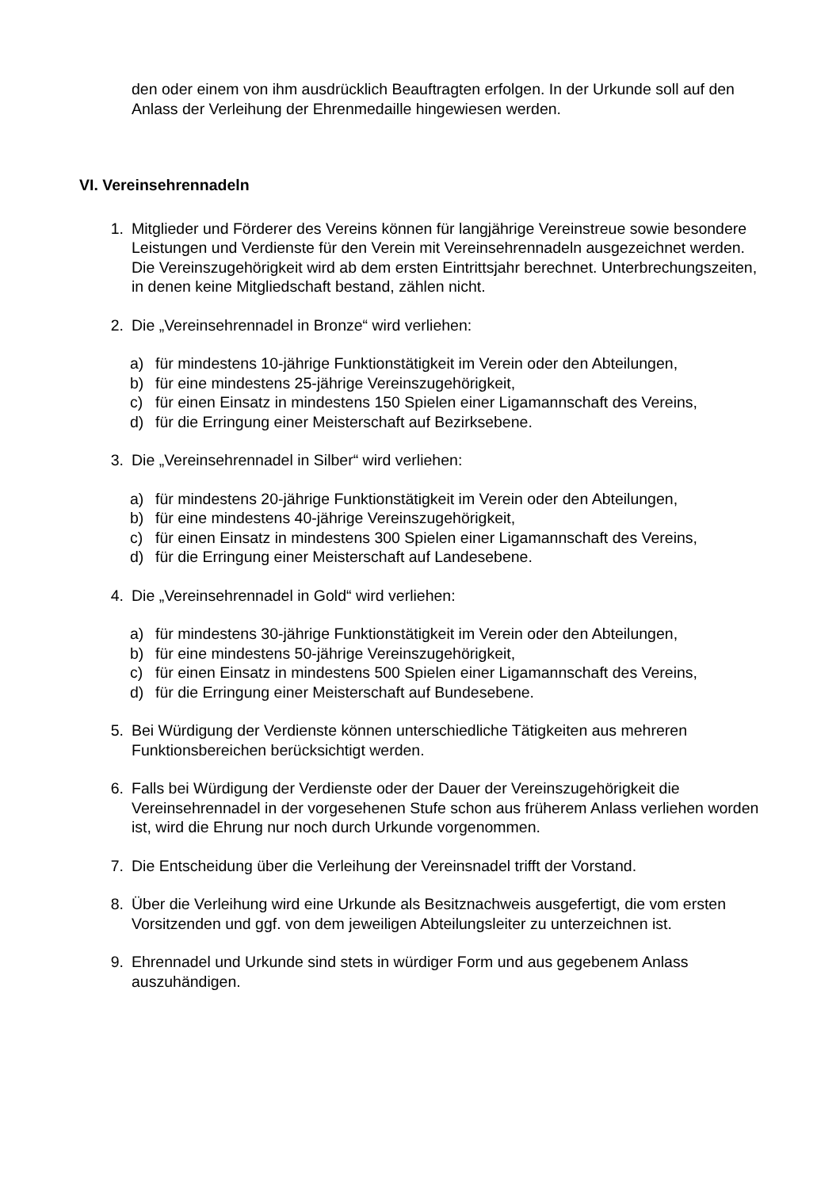den oder einem von ihm ausdrücklich Beauftragten erfolgen. In der Urkunde soll auf den Anlass der Verleihung der Ehrenmedaille hingewiesen werden.
VI. Vereinsehrennadeln
1. Mitglieder und Förderer des Vereins können für langjährige Vereinstreue sowie besondere Leistungen und Verdienste für den Verein mit Vereinsehrennadeln ausgezeichnet werden. Die Vereinszugehörigkeit wird ab dem ersten Eintrittsjahr berechnet. Unterbrechungszeiten, in denen keine Mitgliedschaft bestand, zählen nicht.
2. Die „Vereinsehrennadel in Bronze“ wird verliehen:
a) für mindestens 10-jährige Funktionstätigkeit im Verein oder den Abteilungen,
b) für eine mindestens 25-jährige Vereinszugehörigkeit,
c) für einen Einsatz in mindestens 150 Spielen einer Ligamannschaft des Vereins,
d) für die Erringung einer Meisterschaft auf Bezirksebene.
3. Die „Vereinsehrennadel in Silber“ wird verliehen:
a) für mindestens 20-jährige Funktionstätigkeit im Verein oder den Abteilungen,
b) für eine mindestens 40-jährige Vereinszugehörigkeit,
c) für einen Einsatz in mindestens 300 Spielen einer Ligamannschaft des Vereins,
d) für die Erringung einer Meisterschaft auf Landesebene.
4. Die „Vereinsehrennadel in Gold“ wird verliehen:
a) für mindestens 30-jährige Funktionstätigkeit im Verein oder den Abteilungen,
b) für eine mindestens 50-jährige Vereinszugehörigkeit,
c) für einen Einsatz in mindestens 500 Spielen einer Ligamannschaft des Vereins,
d) für die Erringung einer Meisterschaft auf Bundesebene.
5. Bei Würdigung der Verdienste können unterschiedliche Tätigkeiten aus mehreren Funktionsbereichen berücksichtigt werden.
6. Falls bei Würdigung der Verdienste oder der Dauer der Vereinszugehörigkeit die Vereinsehrennadel in der vorgesehenen Stufe schon aus früherem Anlass verliehen worden ist, wird die Ehrung nur noch durch Urkunde vorgenommen.
7. Die Entscheidung über die Verleihung der Vereinsnadel trifft der Vorstand.
8. Über die Verleihung wird eine Urkunde als Besitznachweis ausgefertigt, die vom ersten Vorsitzenden und ggf. von dem jeweiligen Abteilungsleiter zu unterzeichnen ist.
9. Ehrennadel und Urkunde sind stets in würdiger Form und aus gegebenem Anlass auszuhändigen.